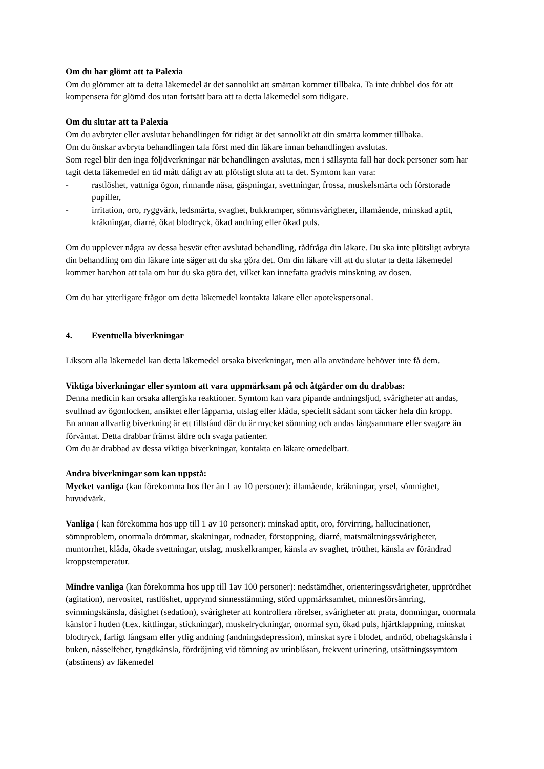Om du har glömt att ta Palexia
Om du glömmer att ta detta läkemedel är det sannolikt att smärtan kommer tillbaka. Ta inte dubbel dos för att kompensera för glömd dos utan fortsätt bara att ta detta läkemedel som tidigare.
Om du slutar att ta Palexia
Om du avbryter eller avslutar behandlingen för tidigt är det sannolikt att din smärta kommer tillbaka.
Om du önskar avbryta behandlingen tala först med din läkare innan behandlingen avslutas.
Som regel blir den inga följdverkningar när behandlingen avslutas, men i sällsynta fall har dock personer som har tagit detta läkemedel en tid mått dåligt av att plötsligt sluta att ta det. Symtom kan vara:
- rastlöshet, vattniga ögon, rinnande näsa, gäspningar, svettningar, frossa, muskelsmärta och förstorade pupiller,
- irritation, oro, ryggvärk, ledsmärta, svaghet, bukkramper, sömnsvårigheter, illamående, minskad aptit, kräkningar, diarré, ökat blodtryck, ökad andning eller ökad puls.
Om du upplever några av dessa besvär efter avslutad behandling, rådfråga din läkare. Du ska inte plötsligt avbryta din behandling om din läkare inte säger att du ska göra det. Om din läkare vill att du slutar ta detta läkemedel kommer han/hon att tala om hur du ska göra det, vilket kan innefatta gradvis minskning av dosen.
Om du har ytterligare frågor om detta läkemedel kontakta läkare eller apotekspersonal.
4. Eventuella biverkningar
Liksom alla läkemedel kan detta läkemedel orsaka biverkningar, men alla användare behöver inte få dem.
Viktiga biverkningar eller symtom att vara uppmärksam på och åtgärder om du drabbas:
Denna medicin kan orsaka allergiska reaktioner. Symtom kan vara pipande andningsljud, svårigheter att andas, svullnad av ögonlocken, ansiktet eller läpparna, utslag eller klåda, speciellt sådant som täcker hela din kropp.
En annan allvarlig biverkning är ett tillstånd där du är mycket sömning och andas långsammare eller svagare än förväntat. Detta drabbar främst äldre och svaga patienter.
Om du är drabbad av dessa viktiga biverkningar, kontakta en läkare omedelbart.
Andra biverkningar som kan uppstå:
Mycket vanliga (kan förekomma hos fler än 1 av 10 personer): illamående, kräkningar, yrsel, sömnighet, huvudvärk.
Vanliga ( kan förekomma hos upp till 1 av 10 personer): minskad aptit, oro, förvirring, hallucinationer, sömnproblem, onormala drömmar, skakningar, rodnader, förstoppning, diarré, matsmältningssvårigheter, muntorrhet, klåda, ökade svettningar, utslag, muskelkramper, känsla av svaghet, trötthet, känsla av förändrad kroppstemperatur.
Mindre vanliga (kan förekomma hos upp till 1av 100 personer): nedstämdhet, orienteringssvårigheter, upprördhet (agitation), nervositet, rastlöshet, upprymd sinnesstämning, störd uppmärksamhet, minnesförsämring, svimningskänsla, dåsighet (sedation), svårigheter att kontrollera rörelser, svårigheter att prata, domningar, onormala känslor i huden (t.ex. kittlingar, stickningar), muskelryckningar, onormal syn, ökad puls, hjärtklappning, minskat blodtryck, farligt långsam eller ytlig andning (andningsdepression), minskat syre i blodet, andnöd, obehagskänsla i buken, nässelfeber, tyngdkänsla, fördröjning vid tömning av urinblåsan, frekvent urinering, utsättningssymtom (abstinens) av läkemedel